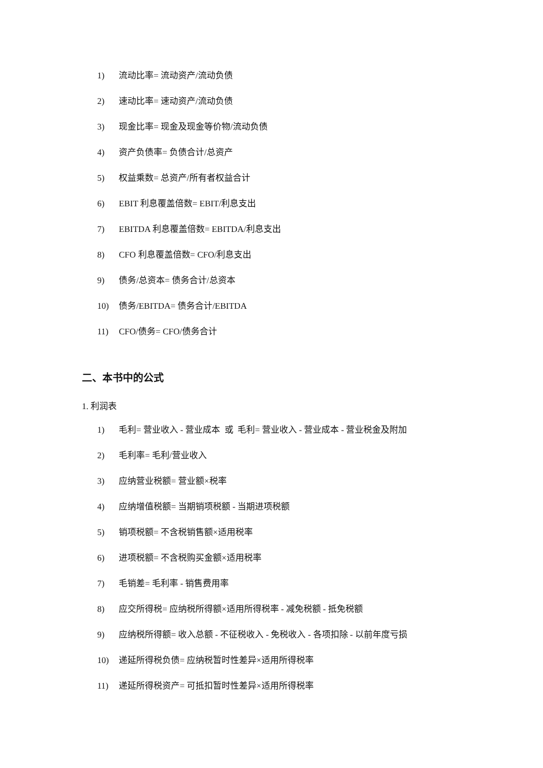1) 流动比率= 流动资产/流动负债
2) 速动比率= 速动资产/流动负债
3) 现金比率= 现金及现金等价物/流动负债
4) 资产负债率= 负债合计/总资产
5) 权益乘数= 总资产/所有者权益合计
6) EBIT 利息覆盖倍数= EBIT/利息支出
7) EBITDA 利息覆盖倍数= EBITDA/利息支出
8) CFO 利息覆盖倍数= CFO/利息支出
9) 债务/总资本= 债务合计/总资本
10) 债务/EBITDA= 债务合计/EBITDA
11) CFO/债务= CFO/债务合计
二、本书中的公式
1. 利润表
1) 毛利= 营业收入 - 营业成本 或 毛利= 营业收入 - 营业成本 - 营业税金及附加
2) 毛利率= 毛利/营业收入
3) 应纳营业税额= 营业额×税率
4) 应纳增值税额= 当期销项税额 - 当期进项税额
5) 销项税额= 不含税销售额×适用税率
6) 进项税额= 不含税购买金额×适用税率
7) 毛销差= 毛利率 - 销售费用率
8) 应交所得税= 应纳税所得额×适用所得税率 - 减免税额 - 抵免税额
9) 应纳税所得额= 收入总额 - 不征税收入 - 免税收入 - 各项扣除 - 以前年度亏损
10) 递延所得税负债= 应纳税暂时性差异×适用所得税率
11) 递延所得税资产= 可抵扣暂时性差异×适用所得税率